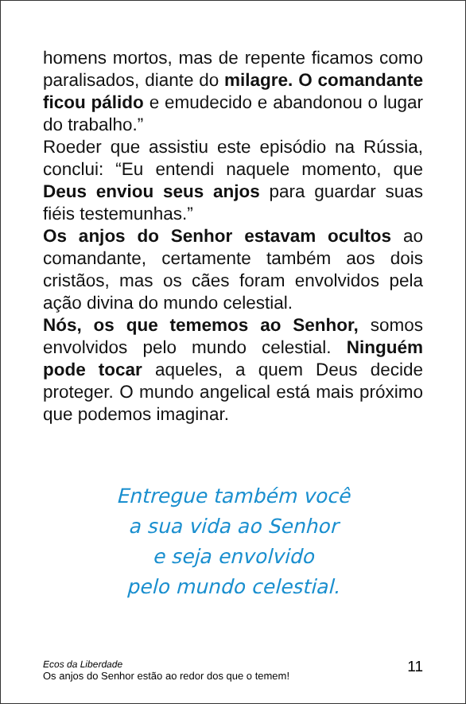homens mortos, mas de repente ficamos como paralisados, diante do milagre. O comandante ficou pálido e emudecido e abandonou o lugar do trabalho.”
Roeder que assistiu este episódio na Rússia, conclui: “Eu entendi naquele momento, que Deus enviou seus anjos para guardar suas fiéis testemunhas.”
Os anjos do Senhor estavam ocultos ao comandante, certamente também aos dois cristãos, mas os cães foram envolvidos pela ação divina do mundo celestial.
Nós, os que tememos ao Senhor, somos envolvidos pelo mundo celestial. Ninguém pode tocar aqueles, a quem Deus decide proteger. O mundo angelical está mais próximo que podemos imaginar.
Entregue também você
a sua vida ao Senhor
e seja envolvido
pelo mundo celestial.
Ecos da Liberdade
Os anjos do Senhor estão ao redor dos que o temem!
11